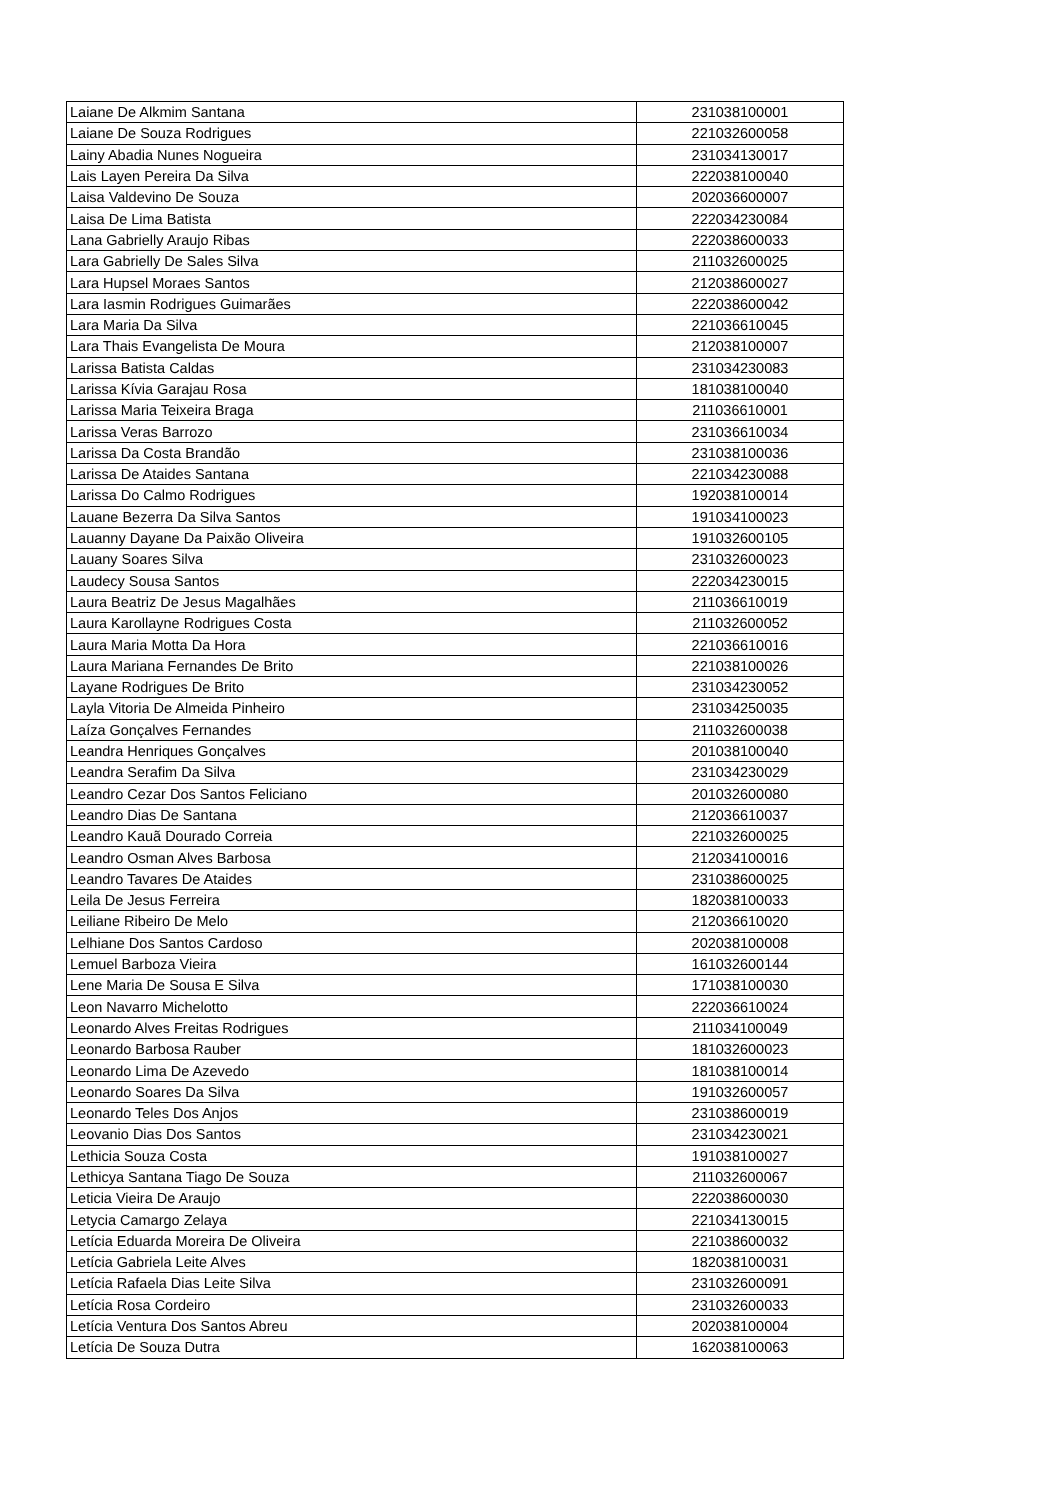| Laiane De Alkmim Santana | 231038100001 |
| Laiane De Souza Rodrigues | 221032600058 |
| Lainy Abadia Nunes Nogueira | 231034130017 |
| Lais Layen Pereira Da Silva | 222038100040 |
| Laisa Valdevino De Souza | 202036600007 |
| Laisa De Lima Batista | 222034230084 |
| Lana Gabrielly Araujo Ribas | 222038600033 |
| Lara Gabrielly De Sales Silva | 211032600025 |
| Lara Hupsel Moraes Santos | 212038600027 |
| Lara Iasmin Rodrigues Guimarães | 222038600042 |
| Lara Maria Da Silva | 221036610045 |
| Lara Thais Evangelista De Moura | 212038100007 |
| Larissa Batista Caldas | 231034230083 |
| Larissa Kívia Garajau Rosa | 181038100040 |
| Larissa Maria Teixeira Braga | 211036610001 |
| Larissa Veras Barrozo | 231036610034 |
| Larissa Da Costa Brandão | 231038100036 |
| Larissa De Ataides Santana | 221034230088 |
| Larissa Do Calmo Rodrigues | 192038100014 |
| Lauane Bezerra Da Silva Santos | 191034100023 |
| Lauanny Dayane Da Paixão Oliveira | 191032600105 |
| Lauany Soares Silva | 231032600023 |
| Laudecy Sousa Santos | 222034230015 |
| Laura Beatriz De Jesus Magalhães | 211036610019 |
| Laura Karollayne Rodrigues Costa | 211032600052 |
| Laura Maria Motta Da Hora | 221036610016 |
| Laura Mariana Fernandes De Brito | 221038100026 |
| Layane Rodrigues De Brito | 231034230052 |
| Layla Vitoria De Almeida Pinheiro | 231034250035 |
| Laíza Gonçalves Fernandes | 211032600038 |
| Leandra Henriques Gonçalves | 201038100040 |
| Leandra Serafim Da Silva | 231034230029 |
| Leandro Cezar Dos Santos Feliciano | 201032600080 |
| Leandro Dias De Santana | 212036610037 |
| Leandro Kauã Dourado Correia | 221032600025 |
| Leandro Osman Alves Barbosa | 212034100016 |
| Leandro Tavares De Ataides | 231038600025 |
| Leila De Jesus Ferreira | 182038100033 |
| Leiliane Ribeiro De Melo | 212036610020 |
| Lelhiane Dos Santos Cardoso | 202038100008 |
| Lemuel Barboza Vieira | 161032600144 |
| Lene Maria De Sousa E Silva | 171038100030 |
| Leon Navarro Michelotto | 222036610024 |
| Leonardo Alves Freitas Rodrigues | 211034100049 |
| Leonardo Barbosa Rauber | 181032600023 |
| Leonardo Lima De Azevedo | 181038100014 |
| Leonardo Soares Da Silva | 191032600057 |
| Leonardo Teles Dos Anjos | 231038600019 |
| Leovanio Dias Dos Santos | 231034230021 |
| Lethicia Souza Costa | 191038100027 |
| Lethicya Santana Tiago De Souza | 211032600067 |
| Leticia Vieira De Araujo | 222038600030 |
| Letycia Camargo Zelaya | 221034130015 |
| Letícia Eduarda Moreira De Oliveira | 221038600032 |
| Letícia Gabriela Leite Alves | 182038100031 |
| Letícia Rafaela Dias Leite Silva | 231032600091 |
| Letícia Rosa Cordeiro | 231032600033 |
| Letícia Ventura Dos Santos Abreu | 202038100004 |
| Letícia De Souza Dutra | 162038100063 |